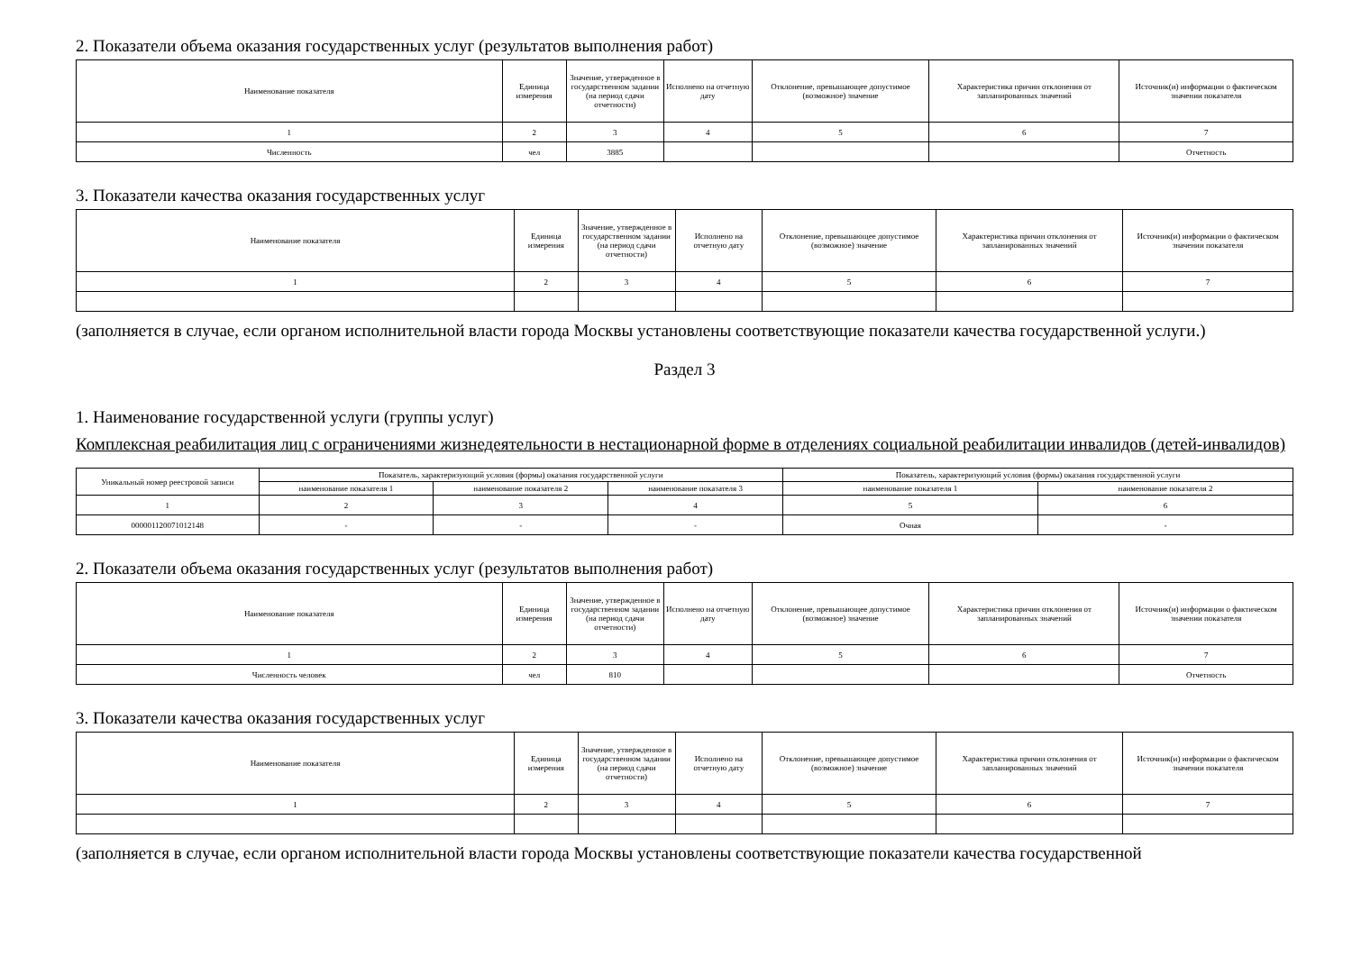2. Показатели объема оказания государственных услуг (результатов выполнения работ)
| Наименование показателя | Единица измерения | Значение, утвержденное в государственном задании (на период сдачи отчетности) | Исполнено на отчетную дату | Отклонение, превышающее допустимое (возможное) значение | Характеристика причин отклонения от запланированных значений | Источник(и) информации о фактическом значении показателя |
| --- | --- | --- | --- | --- | --- | --- |
| 1 | 2 | 3 | 4 | 5 | 6 | 7 |
| Численность | чел | 3885 | | | | Отчетность |
3. Показатели качества оказания государственных услуг
| Наименование показателя | Единица измерения | Значение, утвержденное в государственном задании (на период сдачи отчетности) | Исполнено на отчетную дату | Отклонение, превышающее допустимое (возможное) значение | Характеристика причин отклонения от запланированных значений | Источник(и) информации о фактическом значении показателя |
| --- | --- | --- | --- | --- | --- | --- |
| 1 | 2 | 3 | 4 | 5 | 6 | 7 |
(заполняется в случае, если органом исполнительной власти города Москвы установлены соответствующие показатели качества государственной услуги.)
Раздел 3
1. Наименование государственной услуги (группы услуг)
Комплексная реабилитация лиц с ограничениями жизнедеятельности в нестационарной форме в отделениях социальной реабилитации инвалидов (детей-инвалидов)
| Уникальный номер реестровой записи | Показатель, характеризующий условия (формы) оказания государственной услуги | | | Показатель, характеризующий условия (формы) оказания государственной услуги | |
| --- | --- | --- | --- | --- | --- |
| | наименование показателя 1 | наименование показателя 2 | наименование показателя 3 | наименование показателя 1 | наименование показателя 2 |
| 1 | 2 | 3 | 4 | 5 | 6 |
| 000001120071012148 | - | - | - | Очная | - |
2. Показатели объема оказания государственных услуг (результатов выполнения работ)
| Наименование показателя | Единица измерения | Значение, утвержденное в государственном задании (на период сдачи отчетности) | Исполнено на отчетную дату | Отклонение, превышающее допустимое (возможное) значение | Характеристика причин отклонения от запланированных значений | Источник(и) информации о фактическом значении показателя |
| --- | --- | --- | --- | --- | --- | --- |
| 1 | 2 | 3 | 4 | 5 | 6 | 7 |
| Численность человек | чел | 810 | | | | Отчетность |
3. Показатели качества оказания государственных услуг
| Наименование показателя | Единица измерения | Значение, утвержденное в государственном задании (на период сдачи отчетности) | Исполнено на отчетную дату | Отклонение, превышающее допустимое (возможное) значение | Характеристика причин отклонения от запланированных значений | Источник(и) информации о фактическом значении показателя |
| --- | --- | --- | --- | --- | --- | --- |
| 1 | 2 | 3 | 4 | 5 | 6 | 7 |
(заполняется в случае, если органом исполнительной власти города Москвы установлены соответствующие показатели качества государственной